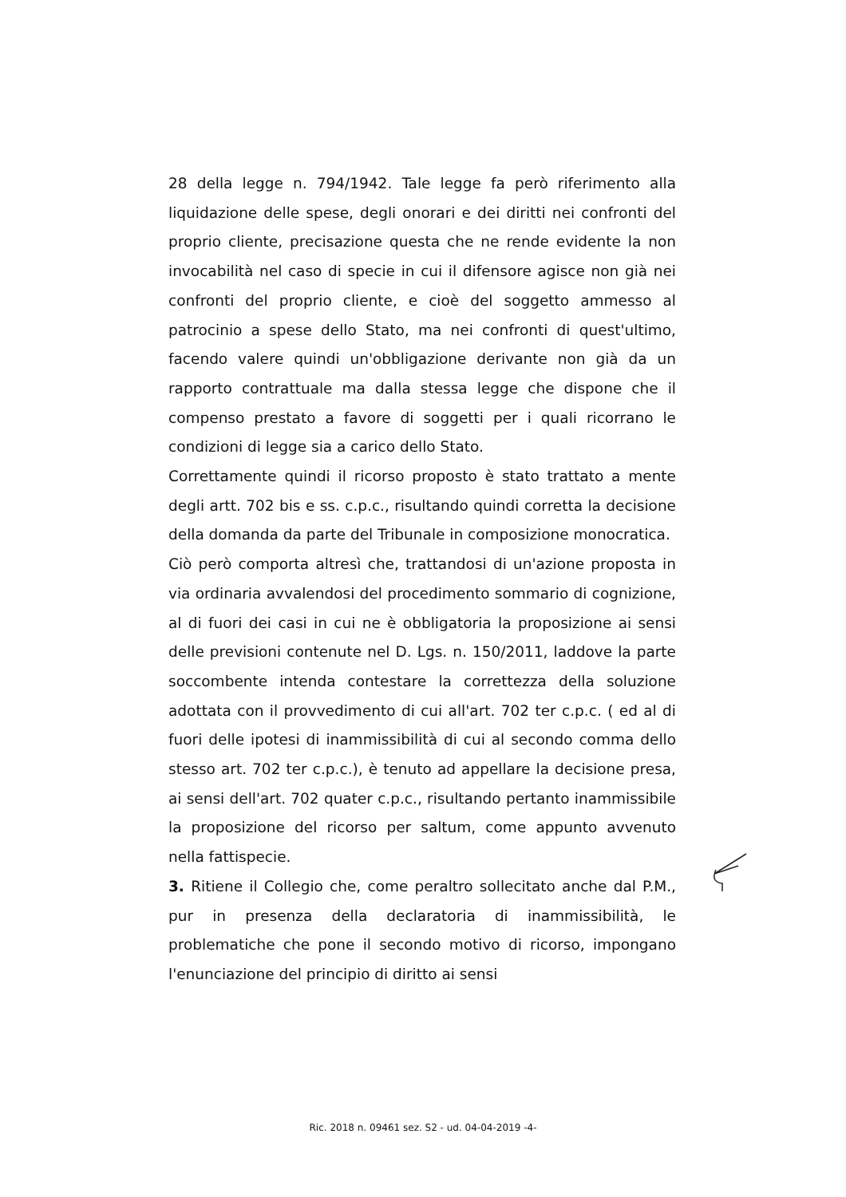28 della legge n. 794/1942. Tale legge fa però riferimento alla liquidazione delle spese, degli onorari e dei diritti nei confronti del proprio cliente, precisazione questa che ne rende evidente la non invocabilità nel caso di specie in cui il difensore agisce non già nei confronti del proprio cliente, e cioè del soggetto ammesso al patrocinio a spese dello Stato, ma nei confronti di quest'ultimo, facendo valere quindi un'obbligazione derivante non già da un rapporto contrattuale ma dalla stessa legge che dispone che il compenso prestato a favore di soggetti per i quali ricorrano le condizioni di legge sia a carico dello Stato.
Correttamente quindi il ricorso proposto è stato trattato a mente degli artt. 702 bis e ss. c.p.c., risultando quindi corretta la decisione della domanda da parte del Tribunale in composizione monocratica.
Ciò però comporta altresì che, trattandosi di un'azione proposta in via ordinaria avvalendosi del procedimento sommario di cognizione, al di fuori dei casi in cui ne è obbligatoria la proposizione ai sensi delle previsioni contenute nel D. Lgs. n. 150/2011, laddove la parte soccombente intenda contestare la correttezza della soluzione adottata con il provvedimento di cui all'art. 702 ter c.p.c. ( ed al di fuori delle ipotesi di inammissibilità di cui al secondo comma dello stesso art. 702 ter c.p.c.), è tenuto ad appellare la decisione presa, ai sensi dell'art. 702 quater c.p.c., risultando pertanto inammissibile la proposizione del ricorso per saltum, come appunto avvenuto nella fattispecie.
3. Ritiene il Collegio che, come peraltro sollecitato anche dal P.M., pur in presenza della declaratoria di inammissibilità, le problematiche che pone il secondo motivo di ricorso, impongano l'enunciazione del principio di diritto ai sensi
Ric. 2018 n. 09461 sez. S2 - ud. 04-04-2019 -4-